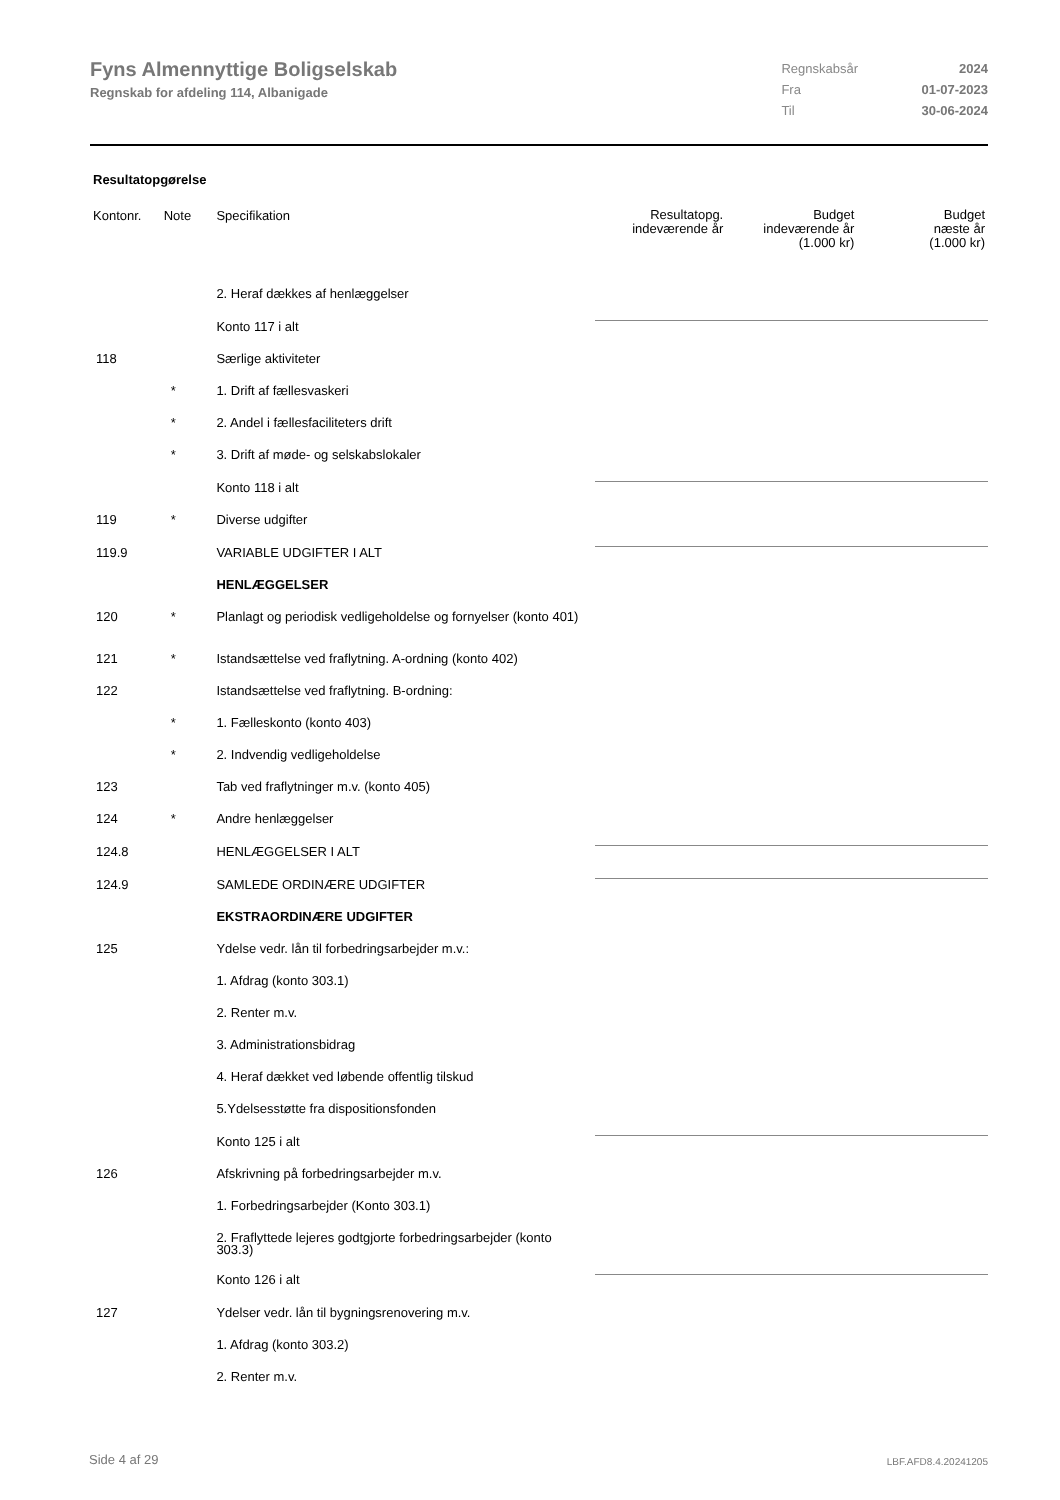Fyns Almennyttige Boligselskab
Regnskab for afdeling 114, Albanigade
| Regnskabsår | 2024 |
| Fra | 01-07-2023 |
| Til | 30-06-2024 |
Resultatopgørelse
| Kontonr. | Note | Specifikation | Resultatopg. indeværende år | Budget indeværende år (1.000 kr) | Budget næste år (1.000 kr) |
| --- | --- | --- | --- | --- | --- |
| | | 2. Heraf dækkes af henlæggelser | | | |
| | | Konto 117 i alt | | | |
| 118 | | Særlige aktiviteter | | | |
| | * | 1. Drift af fællesvaskeri | | | |
| | * | 2. Andel i fællesfaciliteters drift | | | |
| | * | 3. Drift af møde- og selskabslokaler | | | |
| | | Konto 118 i alt | | | |
| 119 | * | Diverse udgifter | | | |
| 119.9 | | VARIABLE UDGIFTER I ALT | | | |
| | | HENLÆGGELSER | | | |
| 120 | * | Planlagt og periodisk vedligeholdelse og fornyelser (konto 401) | | | |
| 121 | * | Istandsættelse ved fraflytning. A-ordning (konto 402) | | | |
| 122 | | Istandsættelse ved fraflytning. B-ordning: | | | |
| | * | 1. Fælleskonto (konto 403) | | | |
| | * | 2. Indvendig vedligeholdelse | | | |
| 123 | | Tab ved fraflytninger m.v. (konto 405) | | | |
| 124 | * | Andre henlæggelser | | | |
| 124.8 | | HENLÆGGELSER I ALT | | | |
| 124.9 | | SAMLEDE ORDINÆRE UDGIFTER | | | |
| | | EKSTRAORDINÆRE UDGIFTER | | | |
| 125 | | Ydelse vedr. lån til forbedringsarbejder m.v.: | | | |
| | | 1. Afdrag (konto 303.1) | | | |
| | | 2. Renter m.v. | | | |
| | | 3. Administrationsbidrag | | | |
| | | 4. Heraf dækket ved løbende offentlig tilskud | | | |
| | | 5.Ydelsesstøtte fra dispositionsfonden | | | |
| | | Konto 125 i alt | | | |
| 126 | | Afskrivning på forbedringsarbejder m.v. | | | |
| | | 1. Forbedringsarbejder (Konto 303.1) | | | |
| | | 2. Fraflyttede lejeres godtgjorte forbedringsarbejder (konto 303.3) | | | |
| | | Konto 126 i alt | | | |
| 127 | | Ydelser vedr. lån til bygningsrenovering m.v. | | | |
| | | 1. Afdrag (konto 303.2) | | | |
| | | 2. Renter m.v. | | | |
Side 4 af 29 LBF.AFD8.4.20241205